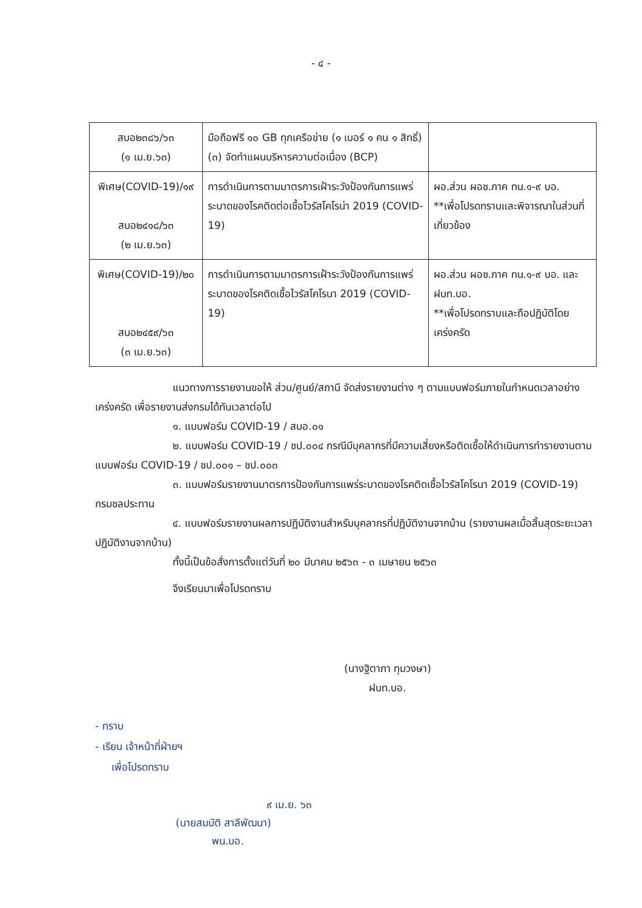- ๔ -
| สบอ๒๓๘๖/๖๓ (๑ เม.ย.๖๓) | มือถือฟรี ๑๐ GB ทุกเครือข่าย (๑ เบอร์ ๑ คน ๑ สิทธิ์) (๓) จัดทำแผนบริหารความต่อเนื่อง (BCP) | |
| พิเศษ(COVID-19)/๑๙ สบอ๒๔๑๘/๖๓ (๒ เม.ย.๖๓) | การดำเนินการตามมาตรการเฝ้าระวังป้องกันการแพร่ระบาดของโรคติดต่อเชื้อไวรัสโคโรน่า 2019 (COVID-19) | ผอ.ส่วน ผอช.ภาค ทน.๑-๙ บอ. **เพื่อโปรดทราบและพิจารณาในส่วนที่เกี่ยวข้อง |
| พิเศษ(COVID-19)/๒๐ สบอ๒๔๕๙/๖๓ (๓ เม.ย.๖๓) | การดำเนินการตามมาตรการเฝ้าระวังป้องกันการแพร่ระบาดของโรคติดเชื้อไวรัสโคโรนา 2019 (COVID-19) | ผอ.ส่วน ผอช.ภาค ทน.๑-๙ บอ. และ ฝบท.บอ. **เพื่อโปรดทราบและถือปฏิบัติโดยเคร่งครัด |
แนวทางการรายงานขอให้ ส่วน/ศูนย์/สถานี จัดส่งรายงานต่าง ๆ ตามแบบฟอร์มภายในกำหนดเวลาอย่างเคร่งครัด เพื่อรายงานส่งกรมได้ทันเวลาต่อไป
๑. แบบฟอร์ม COVID-19 / สบอ.๐๑
๒. แบบฟอร์ม COVID-19 / ชป.๐๐๔ กรณีมีบุคลากรที่มีความเสี่ยงหรือติดเชื้อให้ดำเนินการทำรายงานตามแบบฟอร์ม COVID-19 / ชป.๐๐๑ – ชป.๐๐๓
๓. แบบฟอร์มรายงานมาตรการป้องกันการแพร่ระบาดของโรคติดเชื้อไวรัสโคโรนา 2019 (COVID-19) กรมชลประทาน
๔. แบบฟอร์มรายงานผลการปฏิบัติงานสำหรับบุคลากรที่ปฏิบัติงานจากบ้าน (รายงานผลเมื่อสิ้นสุดระยะเวลาปฏิบัติงานจากบ้าน)
ทั้งนี้เป็นข้อสั่งการตั้งแต่วันที่ ๒๐ มีนาคม ๒๕๖๓ - ๓ เมษายน ๒๕๖๓
จึงเรียนมาเพื่อโปรดทราบ
(นางฐิตาภา ทุมวงษา)
ฝบท.บอ.
- ทราบ
- เรียน เจ้าหน้าที่ฝ่ายฯ
เพื่อโปรดทราบ
๙ เม.ย. ๖๓
(นายสมบัติ สาลีพัฒนา)
พน.บอ.